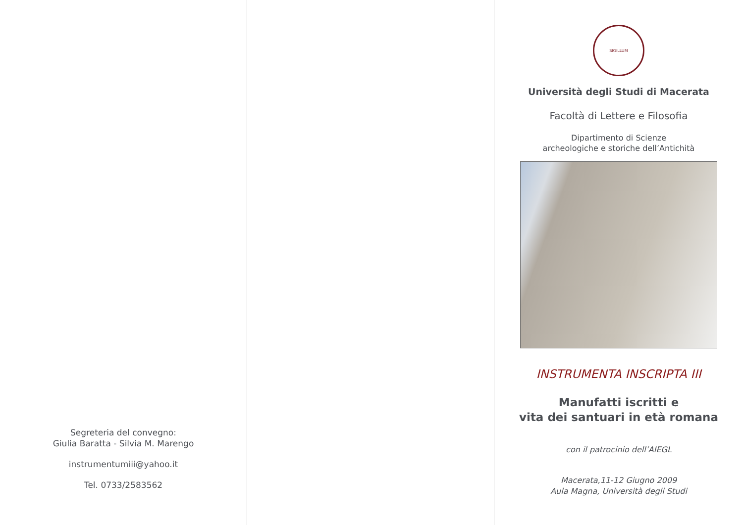Segreteria del convegno:
Giulia Baratta - Silvia M. Marengo
instrumentumiii@yahoo.it
Tel. 0733/2583562
SIGILLUM
Università degli Studi di Macerata
Facoltà di Lettere e Filosofia
Dipartimento di Scienze
archeologiche e storiche dell’Antichità
INSTRUMENTA INSCRIPTA III
Manufatti iscritti e
vita dei santuari in età romana
con il patrocinio dell’AIEGL
Macerata,11-12 Giugno 2009
Aula Magna, Università degli Studi